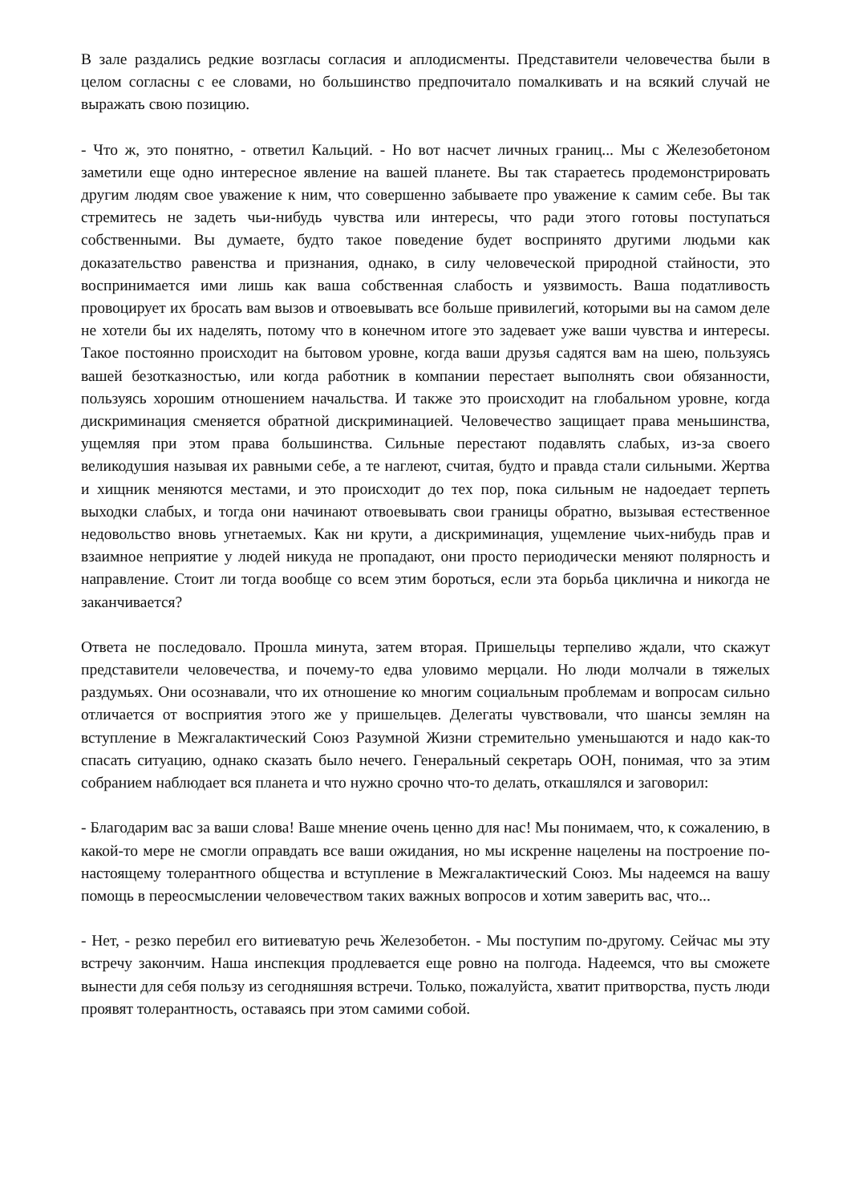В зале раздались редкие возгласы согласия и аплодисменты. Представители человечества были в целом согласны с ее словами, но большинство предпочитало помалкивать и на всякий случай не выражать свою позицию.
- Что ж, это понятно, - ответил Кальций. - Но вот насчет личных границ... Мы с Железобетоном заметили еще одно интересное явление на вашей планете. Вы так стараетесь продемонстрировать другим людям свое уважение к ним, что совершенно забываете про уважение к самим себе. Вы так стремитесь не задеть чьи-нибудь чувства или интересы, что ради этого готовы поступаться собственными. Вы думаете, будто такое поведение будет воспринято другими людьми как доказательство равенства и признания, однако, в силу человеческой природной стайности, это воспринимается ими лишь как ваша собственная слабость и уязвимость. Ваша податливость провоцирует их бросать вам вызов и отвоевывать все больше привилегий, которыми вы на самом деле не хотели бы их наделять, потому что в конечном итоге это задевает уже ваши чувства и интересы. Такое постоянно происходит на бытовом уровне, когда ваши друзья садятся вам на шею, пользуясь вашей безотказностью, или когда работник в компании перестает выполнять свои обязанности, пользуясь хорошим отношением начальства. И также это происходит на глобальном уровне, когда дискриминация сменяется обратной дискриминацией. Человечество защищает права меньшинства, ущемляя при этом права большинства. Сильные перестают подавлять слабых, из-за своего великодушия называя их равными себе, а те наглеют, считая, будто и правда стали сильными. Жертва и хищник меняются местами, и это происходит до тех пор, пока сильным не надоедает терпеть выходки слабых, и тогда они начинают отвоевывать свои границы обратно, вызывая естественное недовольство вновь угнетаемых. Как ни крути, а дискриминация, ущемление чьих-нибудь прав и взаимное неприятие у людей никуда не пропадают, они просто периодически меняют полярность и направление. Стоит ли тогда вообще со всем этим бороться, если эта борьба циклична и никогда не заканчивается?
Ответа не последовало. Прошла минута, затем вторая. Пришельцы терпеливо ждали, что скажут представители человечества, и почему-то едва уловимо мерцали. Но люди молчали в тяжелых раздумьях. Они осознавали, что их отношение ко многим социальным проблемам и вопросам сильно отличается от восприятия этого же у пришельцев. Делегаты чувствовали, что шансы землян на вступление в Межгалактический Союз Разумной Жизни стремительно уменьшаются и надо как-то спасать ситуацию, однако сказать было нечего. Генеральный секретарь ООН, понимая, что за этим собранием наблюдает вся планета и что нужно срочно что-то делать, откашлялся и заговорил:
- Благодарим вас за ваши слова! Ваше мнение очень ценно для нас! Мы понимаем, что, к сожалению, в какой-то мере не смогли оправдать все ваши ожидания, но мы искренне нацелены на построение по-настоящему толерантного общества и вступление в Межгалактический Союз. Мы надеемся на вашу помощь в переосмыслении человечеством таких важных вопросов и хотим заверить вас, что...
- Нет, - резко перебил его витиеватую речь Железобетон. - Мы поступим по-другому. Сейчас мы эту встречу закончим. Наша инспекция продлевается еще ровно на полгода. Надеемся, что вы сможете вынести для себя пользу из сегодняшняя встречи. Только, пожалуйста, хватит притворства, пусть люди проявят толерантность, оставаясь при этом самими собой.